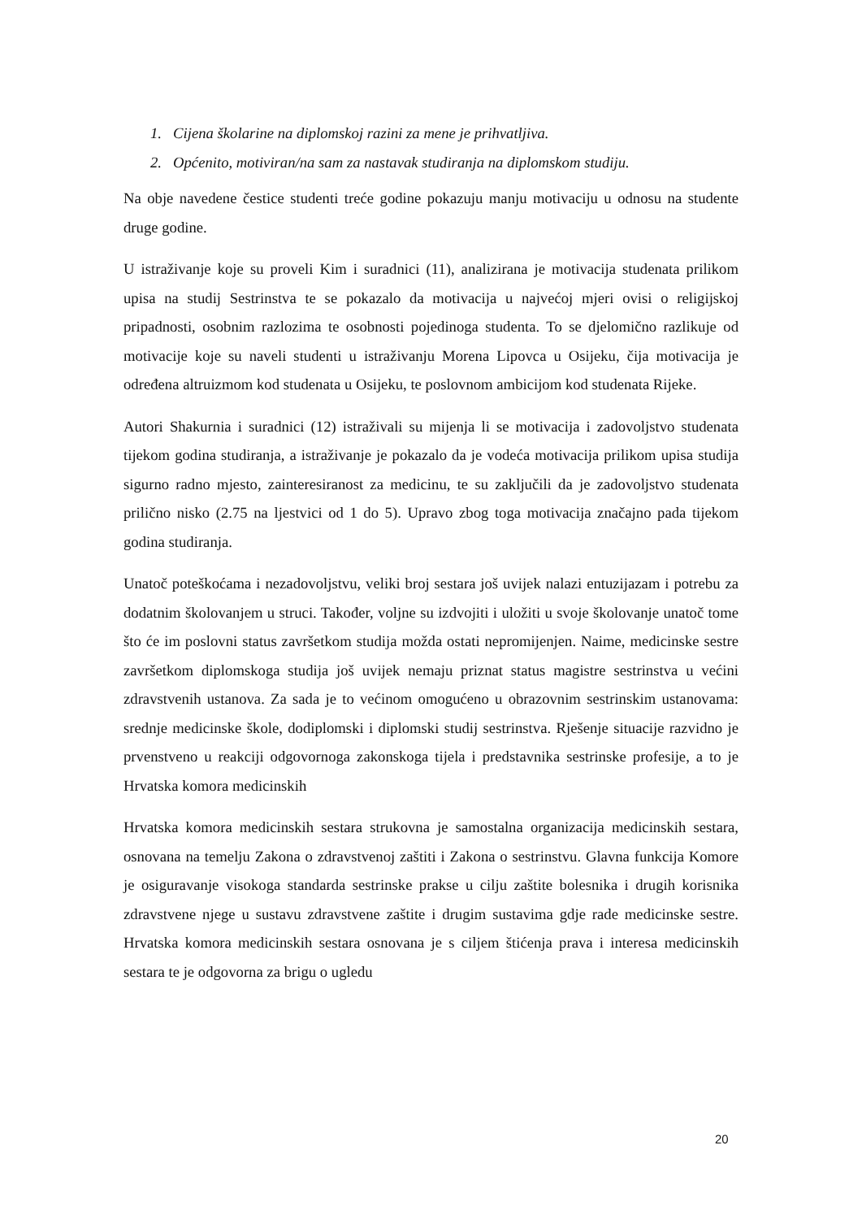1. Cijena školarine na diplomskoj razini za mene je prihvatljiva.
2. Općenito, motiviran/na sam za nastavak studiranja na diplomskom studiju.
Na obje navedene čestice studenti treće godine pokazuju manju motivaciju u odnosu na studente druge godine.
U istraživanje koje su proveli Kim i suradnici (11), analizirana je motivacija studenata prilikom upisa na studij Sestrinstva te se pokazalo da motivacija u najvećoj mjeri ovisi o religijskoj pripadnosti, osobnim razlozima te osobnosti pojedinoga studenta. To se djelomično razlikuje od motivacije koje su naveli studenti u istraživanju Morena Lipovca u Osijeku, čija motivacija je određena altruizmom kod studenata u Osijeku, te poslovnom ambicijom kod studenata Rijeke.
Autori Shakurnia i suradnici (12) istraživali su mijenja li se motivacija i zadovoljstvo studenata tijekom godina studiranja, a istraživanje je pokazalo da je vodeća motivacija prilikom upisa studija sigurno radno mjesto, zainteresiranost za medicinu, te su zaključili da je zadovoljstvo studenata prilično nisko (2.75 na ljestvici od 1 do 5). Upravo zbog toga motivacija značajno pada tijekom godina studiranja.
Unatoč poteškoćama i nezadovoljstvu, veliki broj sestara još uvijek nalazi entuzijazam i potrebu za dodatnim školovanjem u struci. Također, voljne su izdvojiti i uložiti u svoje školovanje unatoč tome što će im poslovni status završetkom studija možda ostati nepromijenjen. Naime, medicinske sestre završetkom diplomskoga studija još uvijek nemaju priznat status magistre sestrinstva u većini zdravstvenih ustanova. Za sada je to većinom omogućeno u obrazovnim sestrinskim ustanovama: srednje medicinske škole, dodiplomski i diplomski studij sestrinstva. Rješenje situacije razvidno je prvenstveno u reakciji odgovornoga zakonskoga tijela i predstavnika sestrinske profesije, a to je Hrvatska komora medicinskih
Hrvatska komora medicinskih sestara strukovna je samostalna organizacija medicinskih sestara, osnovana na temelju Zakona o zdravstvenoj zaštiti i Zakona o sestrinstvu. Glavna funkcija Komore je osiguravanje visokoga standarda sestrinske prakse u cilju zaštite bolesnika i drugih korisnika zdravstvene njege u sustavu zdravstvene zaštite i drugim sustavima gdje rade medicinske sestre. Hrvatska komora medicinskih sestara osnovana je s ciljem štićenja prava i interesa medicinskih sestara te je odgovorna za brigu o ugledu
20